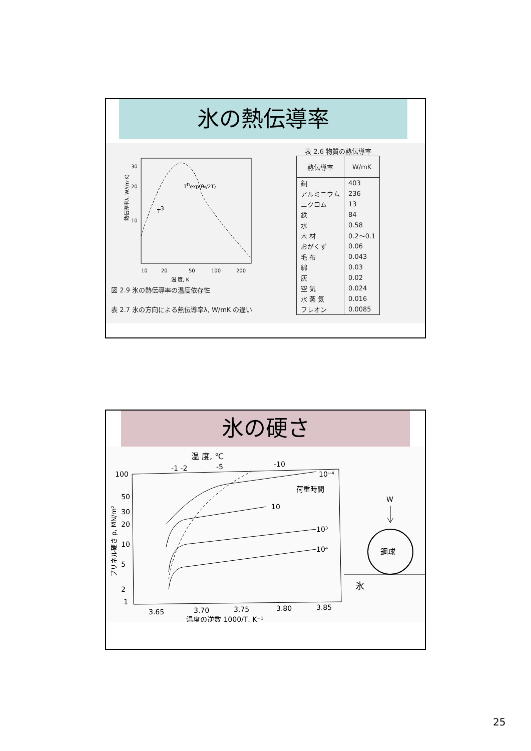氷の熱伝導率
熱伝導率λ, W/(m·K)
Tnexp(θ₀/2T)
T3
30
20
10
10
20
50
100
200
温 度, K
図 2.9 氷の熱伝導率の温度依存性
表 2.7 氷の方向による熱伝導率λ, W/mK の違い
表 2.6 物質の熱伝導率
| 熱伝導率 | W/mK |
| --- | --- |
| 銅 | 403 |
| アルミニウム | 236 |
| ニクロム | 13 |
| 鉄 | 84 |
| 水 | 0.58 |
| 木 材 | 0.2～0.1 |
| おがくず | 0.06 |
| 毛 布 | 0.043 |
| 綿 | 0.03 |
| 灰 | 0.02 |
| 空 気 | 0.024 |
| 水 蒸 気 | 0.016 |
| フレオン | 0.0085 |
氷の硬さ
温 度, ℃
-1 -2
-5
-10
10⁻⁴
荷重時間
10
10³
10⁴
100
50
30
20
10
5
2
1
ブリネル硬さ p, MN/m²
3.65
3.70
3.75
3.80
3.85
温度の逆数 1000/T, K⁻¹
W
鋼球
氷
25